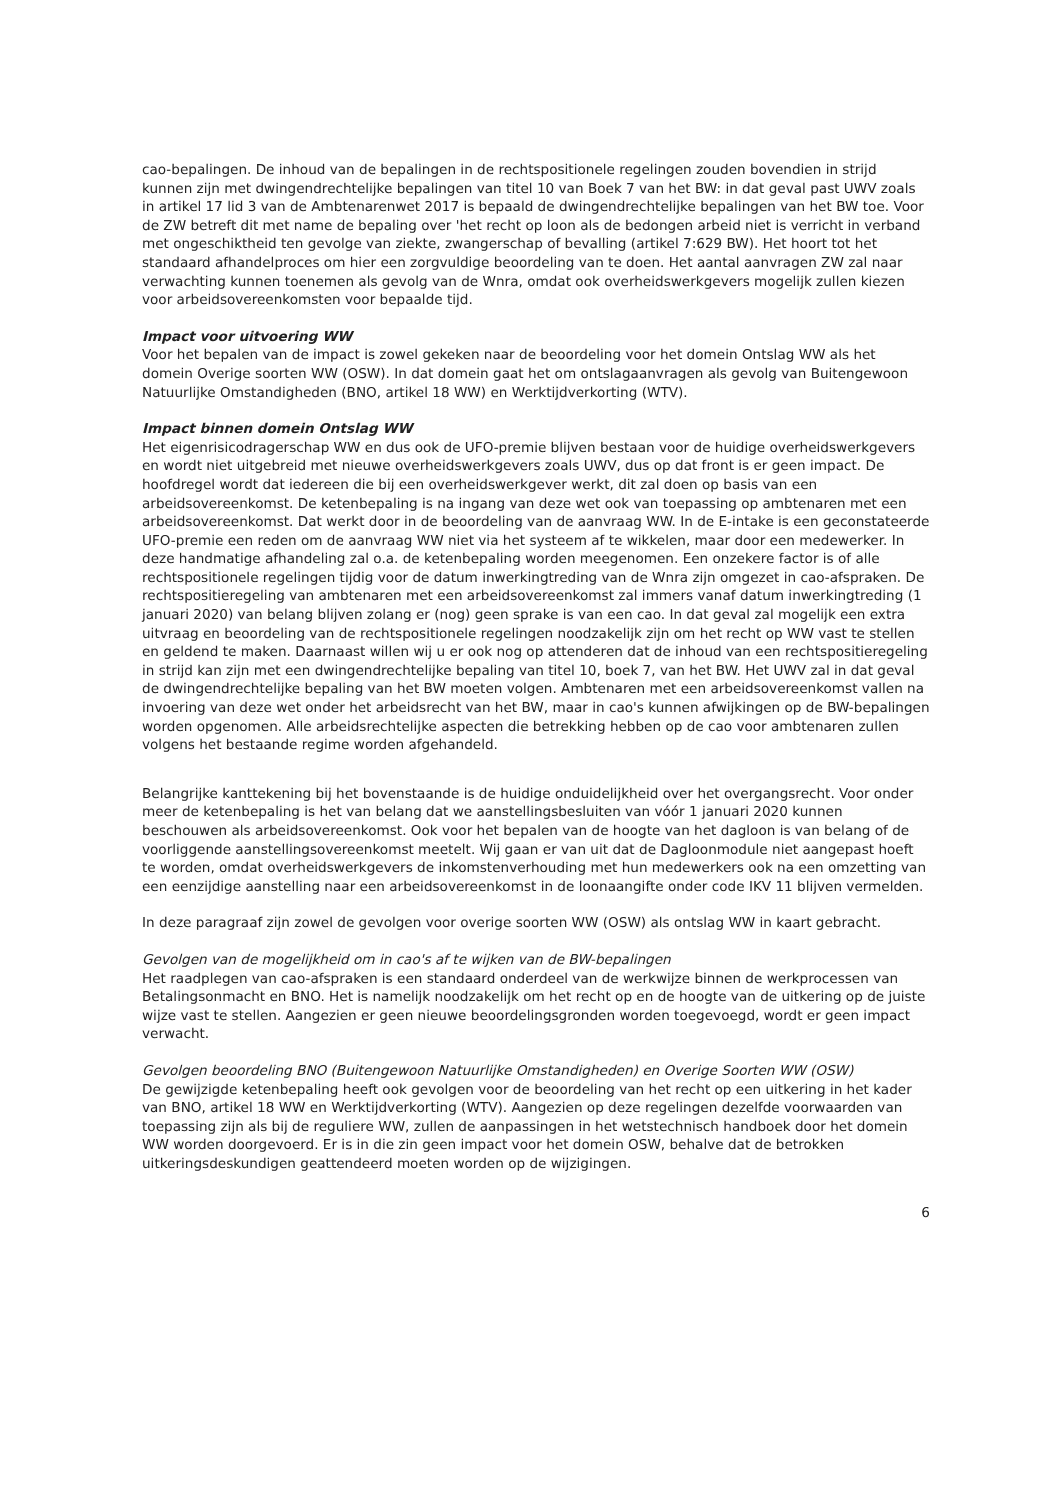cao-bepalingen. De inhoud van de bepalingen in de rechtspositionele regelingen zouden bovendien in strijd kunnen zijn met dwingendrechtelijke bepalingen van titel 10 van Boek 7 van het BW: in dat geval past UWV zoals in artikel 17 lid 3 van de Ambtenarenwet 2017 is bepaald de dwingendrechtelijke bepalingen van het BW toe. Voor de ZW betreft dit met name de bepaling over 'het recht op loon als de bedongen arbeid niet is verricht in verband met ongeschiktheid ten gevolge van ziekte, zwangerschap of bevalling (artikel 7:629 BW). Het hoort tot het standaard afhandelproces om hier een zorgvuldige beoordeling van te doen. Het aantal aanvragen ZW zal naar verwachting kunnen toenemen als gevolg van de Wnra, omdat ook overheidswerkgevers mogelijk zullen kiezen voor arbeidsovereenkomsten voor bepaalde tijd.
Impact voor uitvoering WW
Voor het bepalen van de impact is zowel gekeken naar de beoordeling voor het domein Ontslag WW als het domein Overige soorten WW (OSW). In dat domein gaat het om ontslagaanvragen als gevolg van Buitengewoon Natuurlijke Omstandigheden (BNO, artikel 18 WW) en Werktijdverkorting (WTV).
Impact binnen domein Ontslag WW
Het eigenrisicodragerschap WW en dus ook de UFO-premie blijven bestaan voor de huidige overheidswerkgevers en wordt niet uitgebreid met nieuwe overheidswerkgevers zoals UWV, dus op dat front is er geen impact. De hoofdregel wordt dat iedereen die bij een overheidswerkgever werkt, dit zal doen op basis van een arbeidsovereenkomst. De ketenbepaling is na ingang van deze wet ook van toepassing op ambtenaren met een arbeidsovereenkomst. Dat werkt door in de beoordeling van de aanvraag WW. In de E-intake is een geconstateerde UFO-premie een reden om de aanvraag WW niet via het systeem af te wikkelen, maar door een medewerker. In deze handmatige afhandeling zal o.a. de ketenbepaling worden meegenomen. Een onzekere factor is of alle rechtspositionele regelingen tijdig voor de datum inwerkingtreding van de Wnra zijn omgezet in cao-afspraken. De rechtspositieregeling van ambtenaren met een arbeidsovereenkomst zal immers vanaf datum inwerkingtreding (1 januari 2020) van belang blijven zolang er (nog) geen sprake is van een cao. In dat geval zal mogelijk een extra uitvraag en beoordeling van de rechtspositionele regelingen noodzakelijk zijn om het recht op WW vast te stellen en geldend te maken. Daarnaast willen wij u er ook nog op attenderen dat de inhoud van een rechtspositieregeling in strijd kan zijn met een dwingendrechtelijke bepaling van titel 10, boek 7, van het BW. Het UWV zal in dat geval de dwingendrechtelijke bepaling van het BW moeten volgen. Ambtenaren met een arbeidsovereenkomst vallen na invoering van deze wet onder het arbeidsrecht van het BW, maar in cao's kunnen afwijkingen op de BW-bepalingen worden opgenomen. Alle arbeidsrechtelijke aspecten die betrekking hebben op de cao voor ambtenaren zullen volgens het bestaande regime worden afgehandeld.
Belangrijke kanttekening bij het bovenstaande is de huidige onduidelijkheid over het overgangsrecht. Voor onder meer de ketenbepaling is het van belang dat we aanstellingsbesluiten van vóór 1 januari 2020 kunnen beschouwen als arbeidsovereenkomst. Ook voor het bepalen van de hoogte van het dagloon is van belang of de voorliggende aanstellingsovereenkomst meetelt. Wij gaan er van uit dat de Dagloonmodule niet aangepast hoeft te worden, omdat overheidswerkgevers de inkomstenverhouding met hun medewerkers ook na een omzetting van een eenzijdige aanstelling naar een arbeidsovereenkomst in de loonaangifte onder code IKV 11 blijven vermelden.
In deze paragraaf zijn zowel de gevolgen voor overige soorten WW (OSW) als ontslag WW in kaart gebracht.
Gevolgen van de mogelijkheid om in cao's af te wijken van de BW-bepalingen
Het raadplegen van cao-afspraken is een standaard onderdeel van de werkwijze binnen de werkprocessen van Betalingsonmacht en BNO. Het is namelijk noodzakelijk om het recht op en de hoogte van de uitkering op de juiste wijze vast te stellen. Aangezien er geen nieuwe beoordelingsgronden worden toegevoegd, wordt er geen impact verwacht.
Gevolgen beoordeling BNO (Buitengewoon Natuurlijke Omstandigheden) en Overige Soorten WW (OSW)
De gewijzigde ketenbepaling heeft ook gevolgen voor de beoordeling van het recht op een uitkering in het kader van BNO, artikel 18 WW en Werktijdverkorting (WTV). Aangezien op deze regelingen dezelfde voorwaarden van toepassing zijn als bij de reguliere WW, zullen de aanpassingen in het wetstechnisch handboek door het domein WW worden doorgevoerd. Er is in die zin geen impact voor het domein OSW, behalve dat de betrokken uitkeringsdeskundigen geattendeerd moeten worden op de wijzigingen.
6